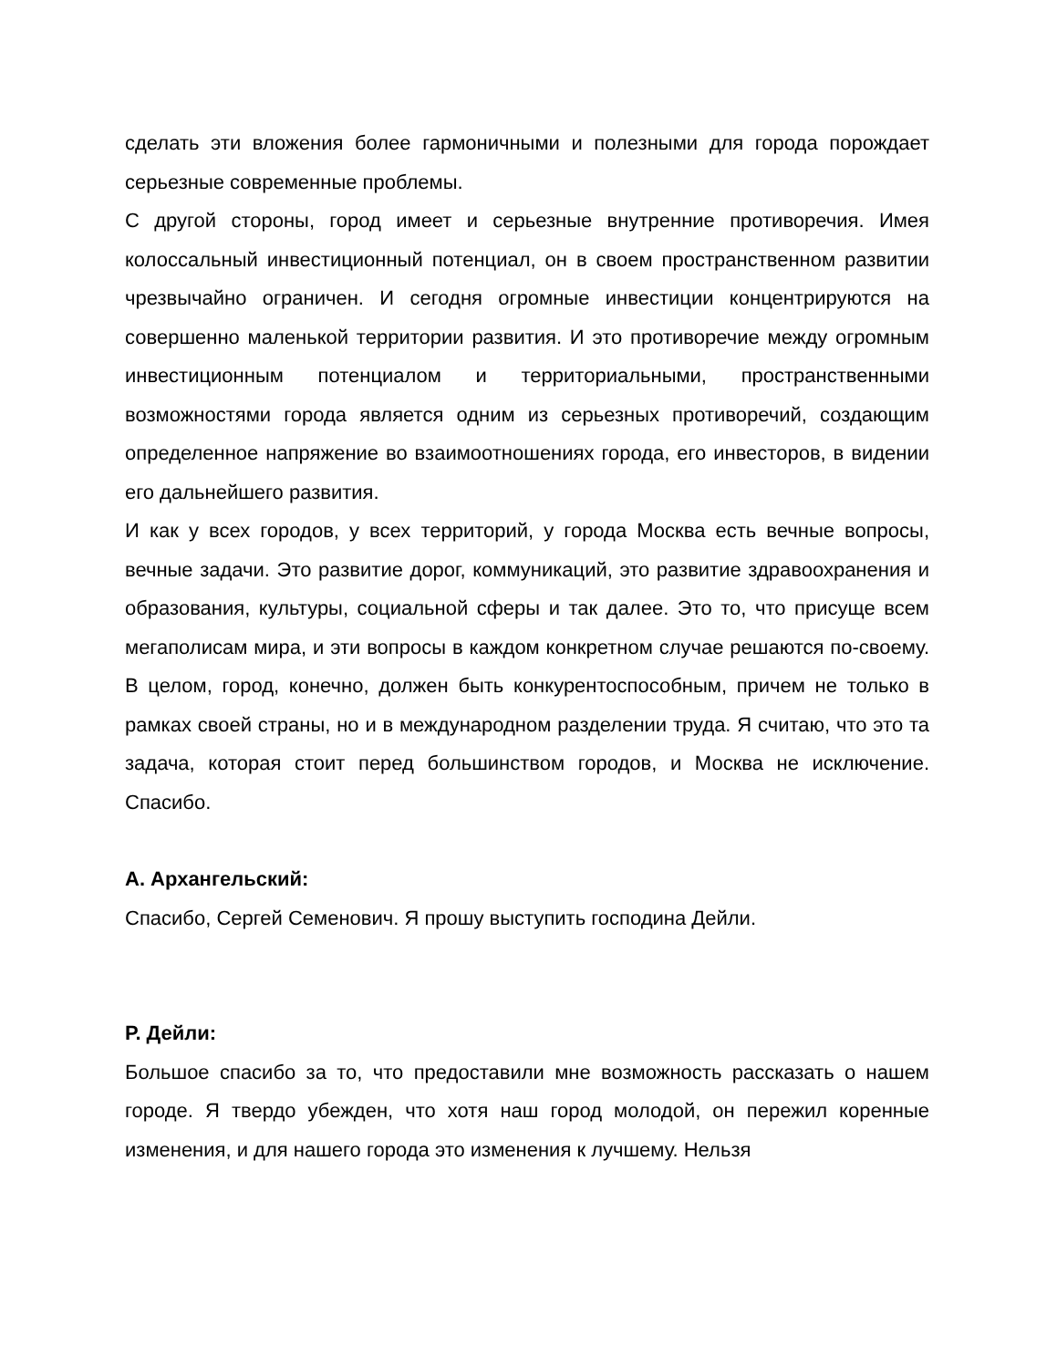сделать эти вложения более гармоничными и полезными для города порождает серьезные современные проблемы.
С другой стороны, город имеет и серьезные внутренние противоречия. Имея колоссальный инвестиционный потенциал, он в своем пространственном развитии чрезвычайно ограничен. И сегодня огромные инвестиции концентрируются на совершенно маленькой территории развития. И это противоречие между огромным инвестиционным потенциалом и территориальными, пространственными возможностями города является одним из серьезных противоречий, создающим определенное напряжение во взаимоотношениях города, его инвесторов, в видении его дальнейшего развития.
И как у всех городов, у всех территорий, у города Москва есть вечные вопросы, вечные задачи. Это развитие дорог, коммуникаций, это развитие здравоохранения и образования, культуры, социальной сферы и так далее. Это то, что присуще всем мегаполисам мира, и эти вопросы в каждом конкретном случае решаются по-своему. В целом, город, конечно, должен быть конкурентоспособным, причем не только в рамках своей страны, но и в международном разделении труда. Я считаю, что это та задача, которая стоит перед большинством городов, и Москва не исключение. Спасибо.
А. Архангельский:
Спасибо, Сергей Семенович. Я прошу выступить господина Дейли.
Р. Дейли:
Большое спасибо за то, что предоставили мне возможность рассказать о нашем городе. Я твердо убежден, что хотя наш город молодой, он пережил коренные изменения, и для нашего города это изменения к лучшему. Нельзя